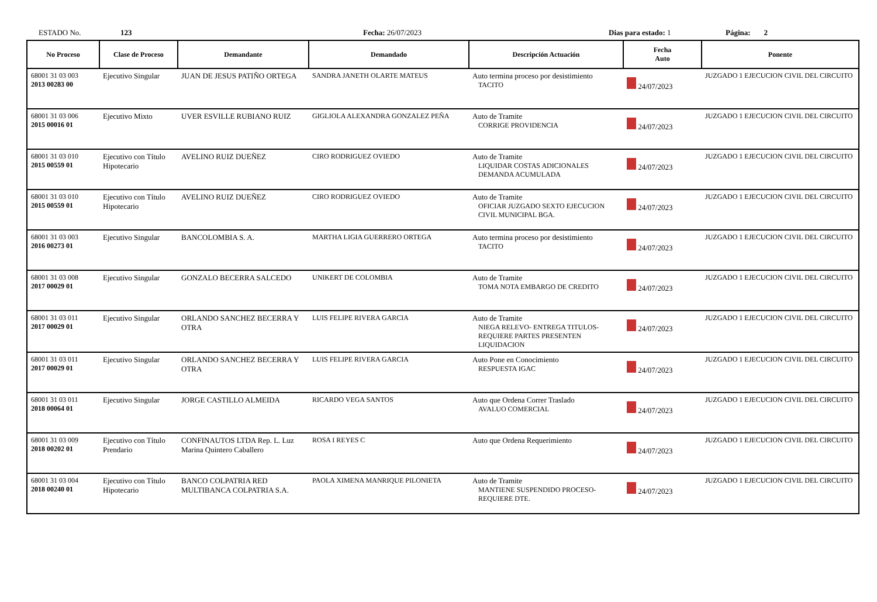ESTADO No. 123 Fecha: 26/07/2023 Dias para estado: 1 Página: 2
| No Proceso | Clase de Proceso | Demandante | Demandado | Descripción Actuación | Fecha Auto | Ponente |
| --- | --- | --- | --- | --- | --- | --- |
| 68001 31 03 003 2013 00283 00 | Ejecutivo Singular | JUAN DE JESUS PATIÑO ORTEGA | SANDRA JANETH OLARTE MATEUS | Auto termina proceso por desistimiento TACITO | 24/07/2023 | JUZGADO 1 EJECUCION CIVIL DEL CIRCUITO |
| 68001 31 03 006 2015 00016 01 | Ejecutivo Mixto | UVER ESVILLE RUBIANO RUIZ | GIGLIOLA ALEXANDRA GONZALEZ PEÑA | Auto de Tramite CORRIGE PROVIDENCIA | 24/07/2023 | JUZGADO 1 EJECUCION CIVIL DEL CIRCUITO |
| 68001 31 03 010 2015 00559 01 | Ejecutivo con Título Hipotecario | AVELINO RUIZ DUEÑEZ | CIRO RODRIGUEZ OVIEDO | Auto de Tramite LIQUIDAR COSTAS ADICIONALES DEMANDA ACUMULADA | 24/07/2023 | JUZGADO 1 EJECUCION CIVIL DEL CIRCUITO |
| 68001 31 03 010 2015 00559 01 | Ejecutivo con Título Hipotecario | AVELINO RUIZ DUEÑEZ | CIRO RODRIGUEZ OVIEDO | Auto de Tramite OFICIAR JUZGADO SEXTO EJECUCION CIVIL MUNICIPAL BGA. | 24/07/2023 | JUZGADO 1 EJECUCION CIVIL DEL CIRCUITO |
| 68001 31 03 003 2016 00273 01 | Ejecutivo Singular | BANCOLOMBIA S. A. | MARTHA LIGIA GUERRERO ORTEGA | Auto termina proceso por desistimiento TACITO | 24/07/2023 | JUZGADO 1 EJECUCION CIVIL DEL CIRCUITO |
| 68001 31 03 008 2017 00029 01 | Ejecutivo Singular | GONZALO BECERRA SALCEDO | UNIKERT DE COLOMBIA | Auto de Tramite TOMA NOTA EMBARGO DE CREDITO | 24/07/2023 | JUZGADO 1 EJECUCION CIVIL DEL CIRCUITO |
| 68001 31 03 011 2017 00029 01 | Ejecutivo Singular | ORLANDO SANCHEZ BECERRA Y OTRA | LUIS FELIPE RIVERA GARCIA | Auto de Tramite NIEGA RELEVO- ENTREGA TITULOS- REQUIERE PARTES PRESENTEN LIQUIDACION | 24/07/2023 | JUZGADO 1 EJECUCION CIVIL DEL CIRCUITO |
| 68001 31 03 011 2017 00029 01 | Ejecutivo Singular | ORLANDO SANCHEZ BECERRA Y OTRA | LUIS FELIPE RIVERA GARCIA | Auto Pone en Conocimiento RESPUESTA IGAC | 24/07/2023 | JUZGADO 1 EJECUCION CIVIL DEL CIRCUITO |
| 68001 31 03 011 2018 00064 01 | Ejecutivo Singular | JORGE CASTILLO ALMEIDA | RICARDO VEGA SANTOS | Auto que Ordena Correr Traslado AVALUO COMERCIAL | 24/07/2023 | JUZGADO 1 EJECUCION CIVIL DEL CIRCUITO |
| 68001 31 03 009 2018 00202 01 | Ejecutivo con Título Prendario | CONFINAUTOS LTDA Rep. L. Luz Marina Quintero Caballero | ROSA I REYES C | Auto que Ordena Requerimiento | 24/07/2023 | JUZGADO 1 EJECUCION CIVIL DEL CIRCUITO |
| 68001 31 03 004 2018 00240 01 | Ejecutivo con Título Hipotecario | BANCO COLPATRIA RED MULTIBANCA COLPATRIA S.A. | PAOLA XIMENA MANRIQUE PILONIETA | Auto de Tramite MANTIENE SUSPENDIDO PROCESO- REQUIERE DTE. | 24/07/2023 | JUZGADO 1 EJECUCION CIVIL DEL CIRCUITO |